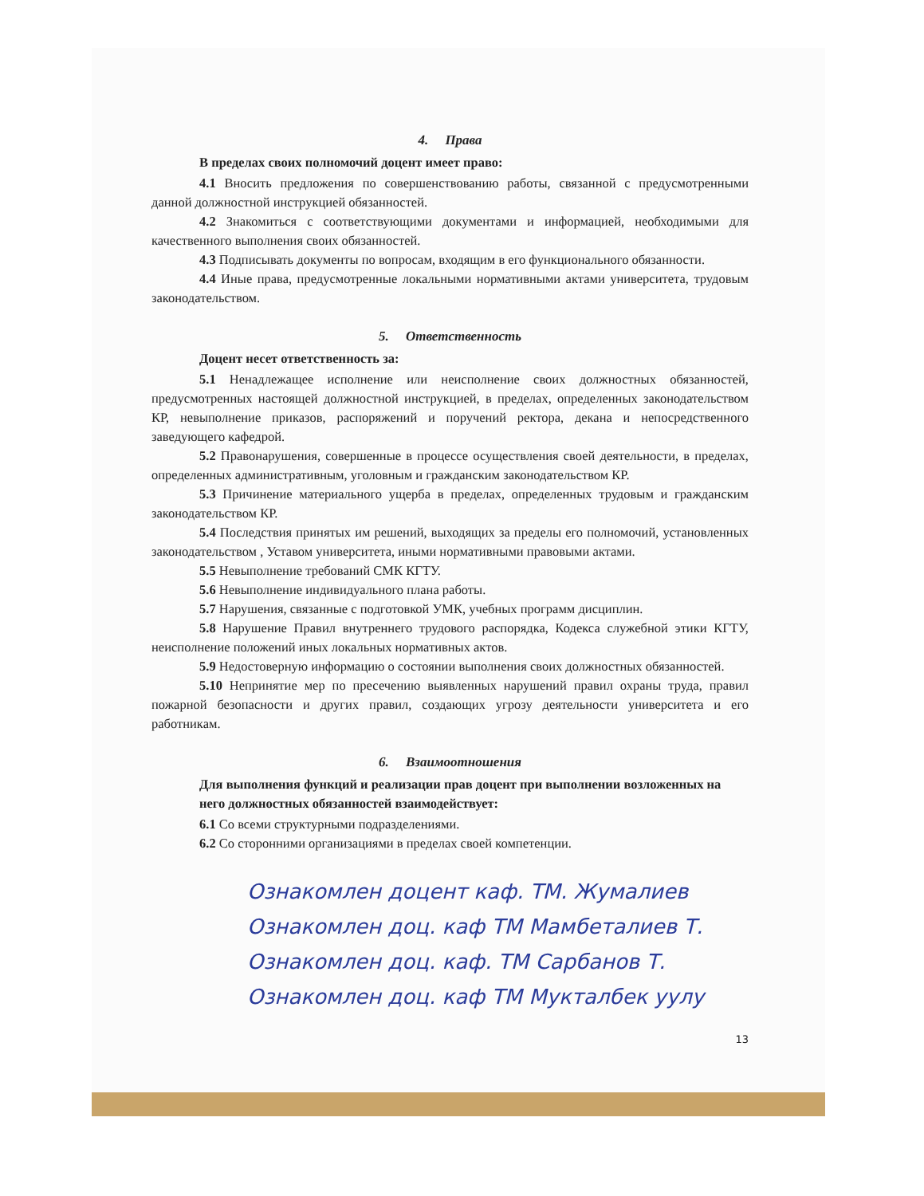4. Права
В пределах своих полномочий доцент имеет право:
4.1 Вносить предложения по совершенствованию работы, связанной с предусмотренными данной должностной инструкцией обязанностей.
4.2 Знакомиться с соответствующими документами и информацией, необходимыми для качественного выполнения своих обязанностей.
4.3 Подписывать документы по вопросам, входящим в его функционального обязанности.
4.4 Иные права, предусмотренные локальными нормативными актами университета, трудовым законодательством.
5. Ответственность
Доцент несет ответственность за:
5.1 Ненадлежащее исполнение или неисполнение своих должностных обязанностей, предусмотренных настоящей должностной инструкцией, в пределах, определенных законодательством КР, невыполнение приказов, распоряжений и поручений ректора, декана и непосредственного заведующего кафедрой.
5.2 Правонарушения, совершенные в процессе осуществления своей деятельности, в пределах, определенных административным, уголовным и гражданским законодательством КР.
5.3 Причинение материального ущерба в пределах, определенных трудовым и гражданским законодательством КР.
5.4 Последствия принятых им решений, выходящих за пределы его полномочий, установленных законодательством , Уставом университета, иными нормативными правовыми актами.
5.5 Невыполнение требований СМК КГТУ.
5.6 Невыполнение индивидуального плана работы.
5.7 Нарушения, связанные с подготовкой УМК, учебных программ дисциплин.
5.8 Нарушение Правил внутреннего трудового распорядка, Кодекса служебной этики КГТУ, неисполнение положений иных локальных нормативных актов.
5.9 Недостоверную информацию о состоянии выполнения своих должностных обязанностей.
5.10 Непринятие мер по пресечению выявленных нарушений правил охраны труда, правил пожарной безопасности и других правил, создающих угрозу деятельности университета и его работникам.
6. Взаимоотношения
Для выполнения функций и реализации прав доцент при выполнении возложенных на него должностных обязанностей взаимодействует:
6.1 Со всеми структурными подразделениями.
6.2 Со сторонними организациями в пределах своей компетенции.
Ознакомлен доцент каф. ТМ. Жумалиев
Ознакомлен доц. каф ТМ Мамбеталиев Т.
Ознакомлен доц. каф. ТМ Сарбанов Т.
Ознакомлен доц. каф ТМ Мукталбек уулу
13